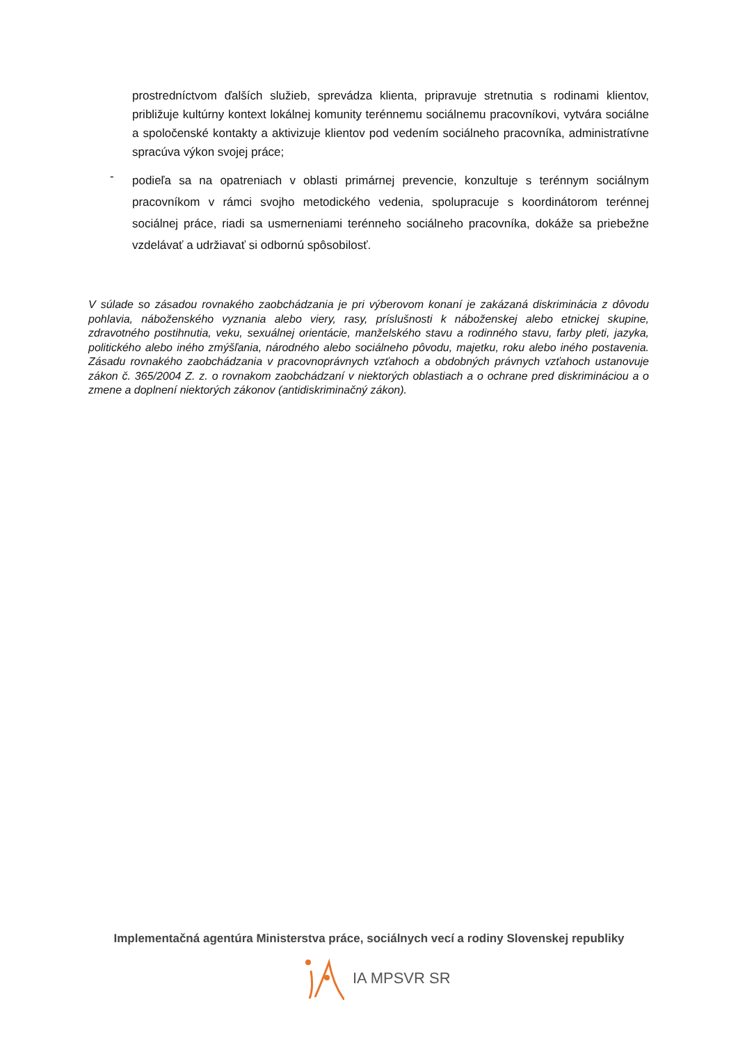prostredníctvom ďalších služieb, sprevádza klienta, pripravuje stretnutia s rodinami klientov, približuje kultúrny kontext lokálnej komunity terénnemu sociálnemu pracovníkovi, vytvára sociálne a spoločenské kontakty a aktivizuje klientov pod vedením sociálneho pracovníka, administratívne spracúva výkon svojej práce;
-
podieľa sa na opatreniach v oblasti primárnej prevencie, konzultuje s terénnym sociálnym pracovníkom v rámci svojho metodického vedenia, spolupracuje s koordinátorom terénnej sociálnej práce, riadi sa usmerneniami terénneho sociálneho pracovníka, dokáže sa priebežne vzdelávať a udržiavať si odbornú spôsobilosť.
V súlade so zásadou rovnakého zaobchádzania je pri výberovom konaní je zakázaná diskriminácia z dôvodu pohlavia, náboženského vyznania alebo viery, rasy, príslušnosti k náboženskej alebo etnickej skupine, zdravotného postihnutia, veku, sexuálnej orientácie, manželského stavu a rodinného stavu, farby pleti, jazyka, politického alebo iného zmýšľania, národného alebo sociálneho pôvodu, majetku, roku alebo iného postavenia. Zásadu rovnakého zaobchádzania v pracovnoprávnych vzťahoch a obdobných právnych vzťahoch ustanovuje zákon č. 365/2004 Z. z. o rovnakom zaobchádzaní v niektorých oblastiach a o ochrane pred diskrimináciou a o zmene a doplnení niektorých zákonov (antidiskriminačný zákon).
Implementačná agentúra Ministerstva práce, sociálnych vecí a rodiny Slovenskej republiky
IA MPSVR SR